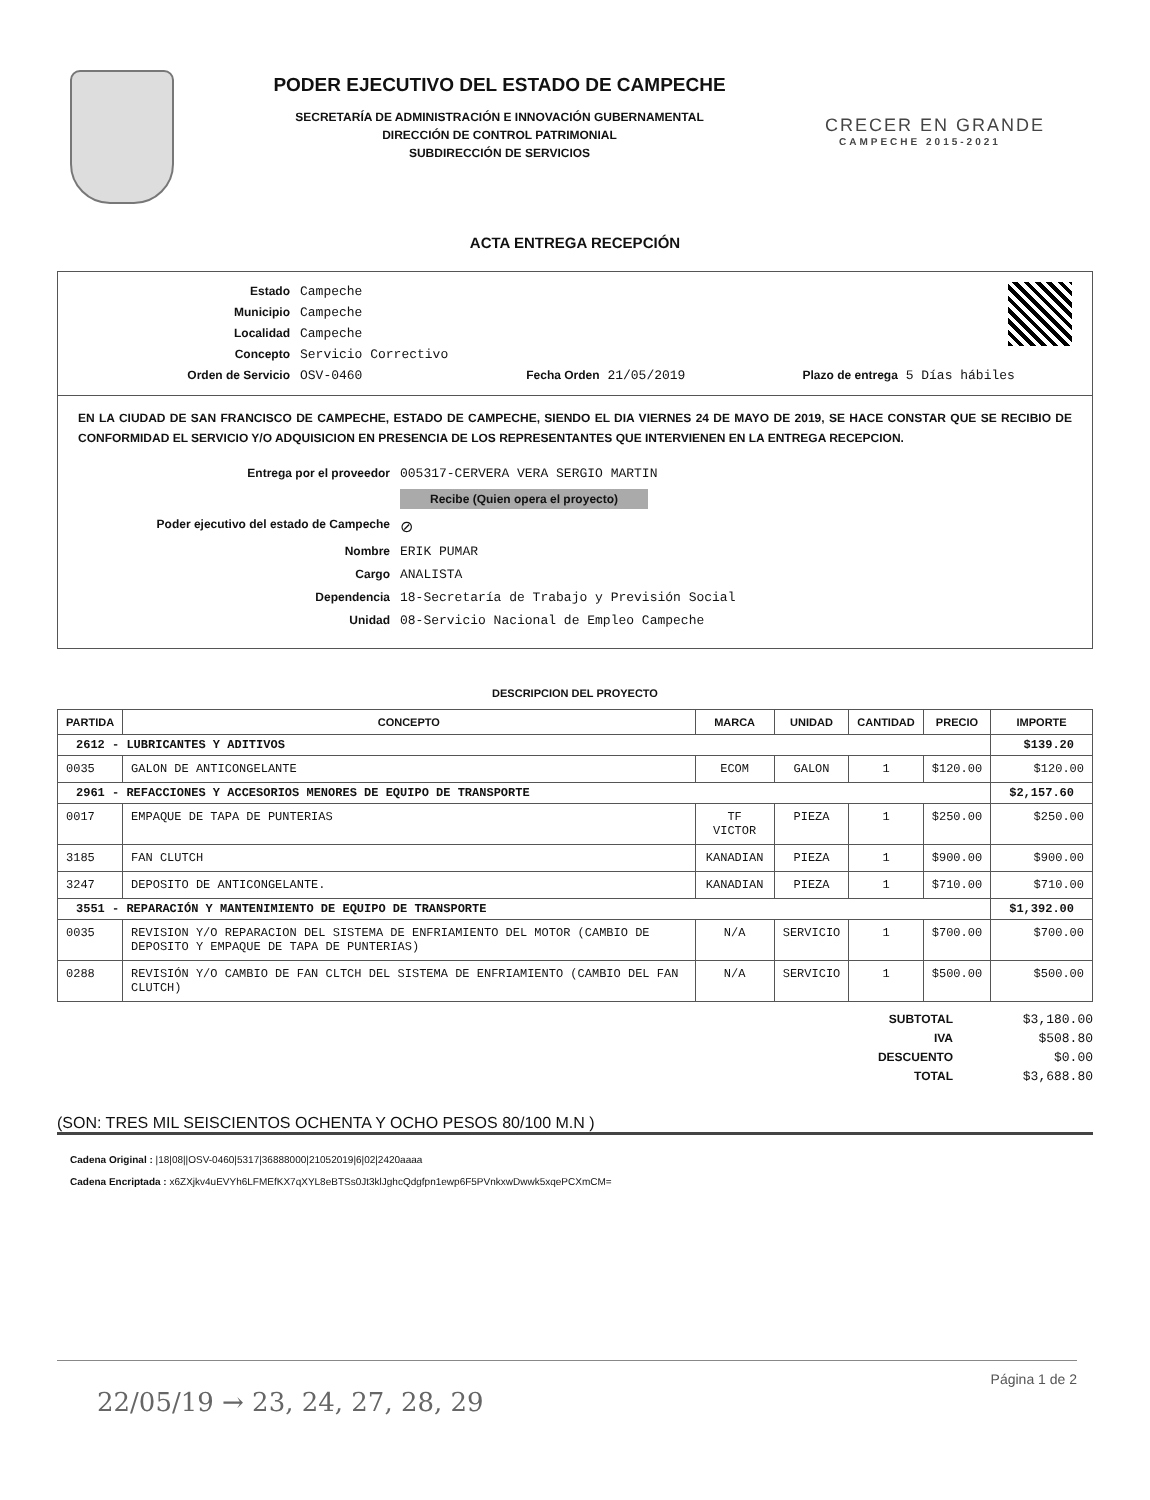PODER EJECUTIVO DEL ESTADO DE CAMPECHE
SECRETARÍA DE ADMINISTRACIÓN E INNOVACIÓN GUBERNAMENTAL
DIRECCIÓN DE CONTROL PATRIMONIAL
SUBDIRECCIÓN DE SERVICIOS
CRECER EN GRANDE
CAMPECHE 2015-2021
ACTA ENTREGA RECEPCIÓN
Estado
Campeche
Municipio
Campeche
Localidad
Campeche
Concepto
Servicio Correctivo
Orden de Servicio
OSV-0460 Fecha Orden 21/05/2019 Plazo de entrega 5 Días hábiles
EN LA CIUDAD DE SAN FRANCISCO DE CAMPECHE, ESTADO DE CAMPECHE, SIENDO EL DIA VIERNES 24 DE MAYO DE 2019, SE HACE CONSTAR QUE SE RECIBIO DE CONFORMIDAD EL SERVICIO Y/O ADQUISICION EN PRESENCIA DE LOS REPRESENTANTES QUE INTERVIENEN EN LA ENTREGA RECEPCION.
Entrega por el proveedor
005317-CERVERA VERA SERGIO MARTIN
Recibe (Quien opera el proyecto)
Poder ejecutivo del estado de Campeche
⊘
Nombre
ERIK PUMAR
Cargo
ANALISTA
Dependencia
18-Secretaría de Trabajo y Previsión Social
Unidad
08-Servicio Nacional de Empleo Campeche
DESCRIPCION DEL PROYECTO
| PARTIDA | CONCEPTO | MARCA | UNIDAD | CANTIDAD | PRECIO | IMPORTE |
| --- | --- | --- | --- | --- | --- | --- |
| 2612 - LUBRICANTES Y ADITIVOS | | | | | | $139.20 |
| 0035 | GALON DE ANTICONGELANTE | ECOM | GALON | 1 | $120.00 | $120.00 |
| 2961 - REFACCIONES Y ACCESORIOS MENORES DE EQUIPO DE TRANSPORTE | | | | | | $2,157.60 |
| 0017 | EMPAQUE DE TAPA DE PUNTERIAS | TF VICTOR | PIEZA | 1 | $250.00 | $250.00 |
| 3185 | FAN CLUTCH | KANADIAN | PIEZA | 1 | $900.00 | $900.00 |
| 3247 | DEPOSITO DE ANTICONGELANTE. | KANADIAN | PIEZA | 1 | $710.00 | $710.00 |
| 3551 - REPARACIÓN Y MANTENIMIENTO DE EQUIPO DE TRANSPORTE | | | | | | $1,392.00 |
| 0035 | REVISION Y/O REPARACION DEL SISTEMA DE ENFRIAMIENTO DEL MOTOR (CAMBIO DE DEPOSITO Y EMPAQUE DE TAPA DE PUNTERIAS) | N/A | SERVICIO | 1 | $700.00 | $700.00 |
| 0288 | REVISIÓN Y/O CAMBIO DE FAN CLTCH DEL SISTEMA DE ENFRIAMIENTO (CAMBIO DEL FAN CLUTCH) | N/A | SERVICIO | 1 | $500.00 | $500.00 |
SUBTOTAL
$3,180.00
IVA
$508.80
DESCUENTO
$0.00
TOTAL
$3,688.80
(SON: TRES MIL SEISCIENTOS OCHENTA Y OCHO PESOS 80/100 M.N )
Cadena Original : |18|08||OSV-0460|5317|36888000|21052019|6|02|2420aaaa
Cadena Encriptada : x6ZXjkv4uEVYh6LFMEfKX7qXYL8eBTSs0Jt3klJghcQdgfpn1ewp6F5PVnkxwDwwk5xqePCXmCM=
Página 1 de 2
22/05/19 → 23, 24, 27, 28, 29